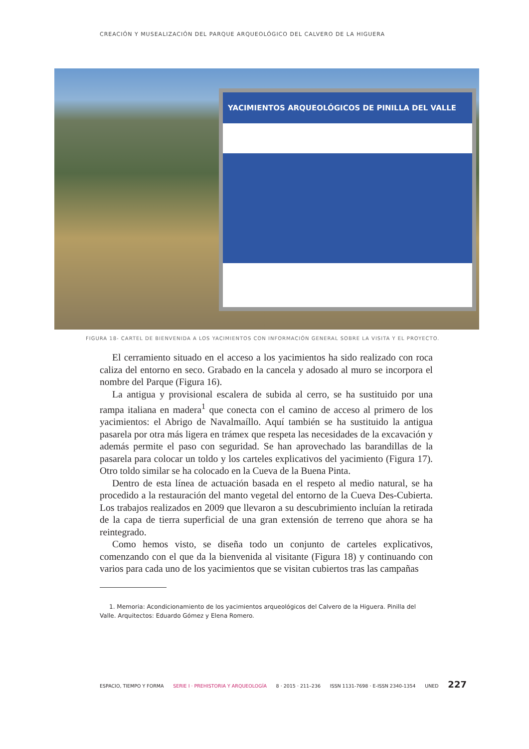CREACIÓN Y MUSEALIZACIÓN DEL PARQUE ARQUEOLÓGICO DEL CALVERO DE LA HIGUERA
YACIMIENTOS ARQUEOLÓGICOS DE PINILLA DEL VALLE
FIGURA 18- CARTEL DE BIENVENIDA A LOS YACIMIENTOS CON INFORMACIÓN GENERAL SOBRE LA VISITA Y EL PROYECTO.
El cerramiento situado en el acceso a los yacimientos ha sido realizado con roca caliza del entorno en seco. Grabado en la cancela y adosado al muro se incorpora el nombre del Parque (Figura 16).
La antigua y provisional escalera de subida al cerro, se ha sustituido por una rampa italiana en madera<sup>1</sup> que conecta con el camino de acceso al primero de los yacimientos: el Abrigo de Navalmaíllo. Aquí también se ha sustituido la antigua pasarela por otra más ligera en trámex que respeta las necesidades de la excavación y además permite el paso con seguridad. Se han aprovechado las barandillas de la pasarela para colocar un toldo y los carteles explicativos del yacimiento (Figura 17). Otro toldo similar se ha colocado en la Cueva de la Buena Pinta.
Dentro de esta línea de actuación basada en el respeto al medio natural, se ha procedido a la restauración del manto vegetal del entorno de la Cueva Des-Cubierta. Los trabajos realizados en 2009 que llevaron a su descubrimiento incluían la retirada de la capa de tierra superficial de una gran extensión de terreno que ahora se ha reintegrado.
Como hemos visto, se diseña todo un conjunto de carteles explicativos, comenzando con el que da la bienvenida al visitante (Figura 18) y continuando con varios para cada uno de los yacimientos que se visitan cubiertos tras las campañas
1. Memoria: Acondicionamiento de los yacimientos arqueológicos del Calvero de la Higuera. Pinilla del Valle. Arquitectos: Eduardo Gómez y Elena Romero.
ESPACIO, TIEMPO Y FORMA SERIE I · PREHISTORIA Y ARQUEOLOGÍA 8 · 2015 · 211–236 ISSN 1131-7698 · E-ISSN 2340-1354 UNED 227